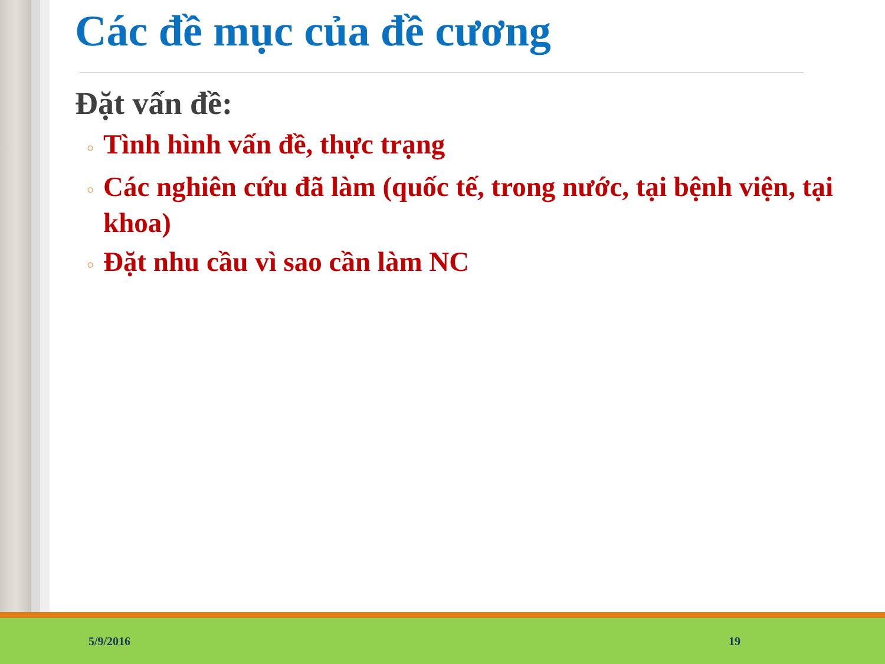Các đề mục của đề cương
Đặt vấn đề:
○ Tình hình vấn đề, thực trạng
○ Các nghiên cứu đã làm (quốc tế, trong nước, tại bệnh viện, tại khoa)
○ Đặt nhu cầu vì sao cần làm NC
5/9/2016 19